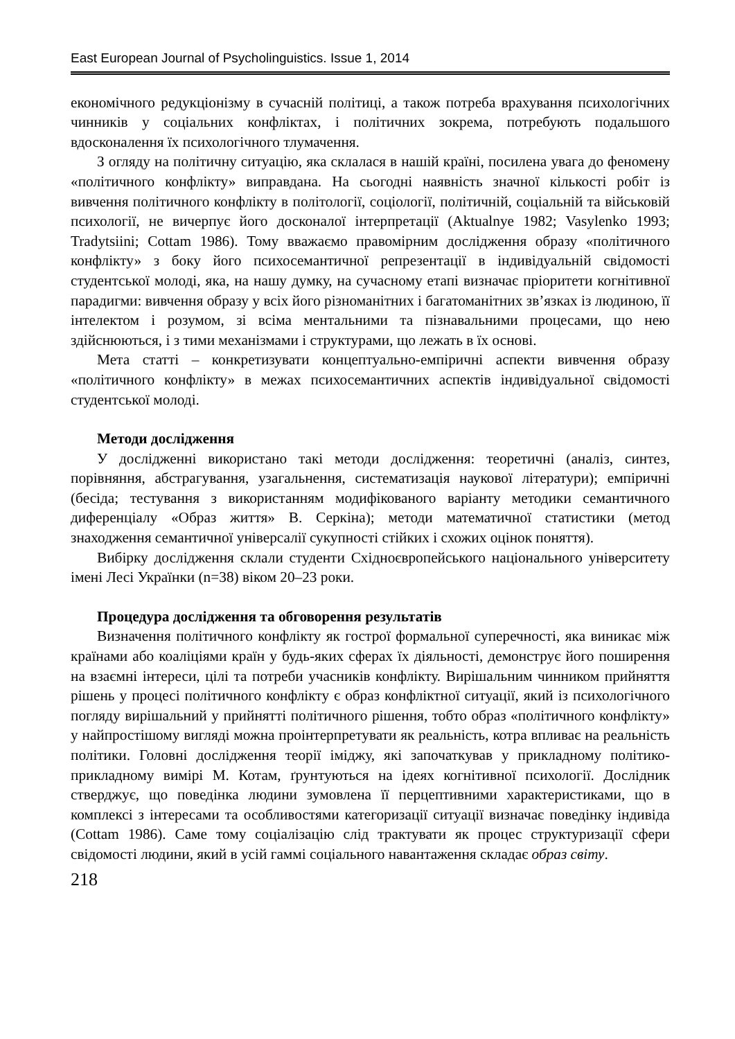East European Journal of Psycholinguistics. Issue 1, 2014
економічного редукціонізму в сучасній політиці, а також потреба врахування психологічних чинників у соціальних конфліктах, і політичних зокрема, потребують подальшого вдосконалення їх психологічного тлумачення.
З огляду на політичну ситуацію, яка склалася в нашій країні, посилена увага до феномену «політичного конфлікту» виправдана. На сьогодні наявність значної кількості робіт із вивчення політичного конфлікту в політології, соціології, політичній, соціальній та військовій психології, не вичерпує його досконалої інтерпретації (Aktualnye 1982; Vasylenko 1993; Tradytsiini; Cottam 1986). Тому вважаємо правомірним дослідження образу «політичного конфлікту» з боку його психосемантичної репрезентації в індивідуальній свідомості студентської молоді, яка, на нашу думку, на сучасному етапі визначає пріоритети когнітивної парадигми: вивчення образу у всіх його різноманітних і багатоманітних зв’язках із людиною, її інтелектом і розумом, зі всіма ментальними та пізнавальними процесами, що нею здійснюються, і з тими механізмами і структурами, що лежать в їх основі.
Мета статті – конкретизувати концептуально-емпіричні аспекти вивчення образу «політичного конфлікту» в межах психосемантичних аспектів індивідуальної свідомості студентської молоді.
Методи дослідження
У дослідженні використано такі методи дослідження: теоретичні (аналіз, синтез, порівняння, абстрагування, узагальнення, систематизація наукової літератури); емпіричні (бесіда; тестування з використанням модифікованого варіанту методики семантичного диференціалу «Образ життя» В. Серкіна); методи математичної статистики (метод знаходження семантичної універсалії сукупності стійких і схожих оцінок поняття).
Вибірку дослідження склали студенти Східноєвропейського національного університету імені Лесі Українки (n=38) віком 20–23 роки.
Процедура дослідження та обговорення результатів
Визначення політичного конфлікту як гострої формальної суперечності, яка виникає між країнами або коаліціями країн у будь-яких сферах їх діяльності, демонструє його поширення на взаємні інтереси, цілі та потреби учасників конфлікту. Вирішальним чинником прийняття рішень у процесі політичного конфлікту є образ конфліктної ситуації, який із психологічного погляду вирішальний у прийнятті політичного рішення, тобто образ «політичного конфлікту» у найпростішому вигляді можна проінтерпретувати як реальність, котра впливає на реальність політики. Головні дослідження теорії іміджу, які започаткував у прикладному політико-прикладному вимірі М. Котам, ґрунтуються на ідеях когнітивної психології. Дослідник стверджує, що поведінка людини зумовлена її перцептивними характеристиками, що в комплексі з інтересами та особливостями категоризації ситуації визначає поведінку індивіда (Cottam 1986). Саме тому соціалізацію слід трактувати як процес структуризації сфери свідомості людини, який в усій гаммі соціального навантаження складає образ світу.
218